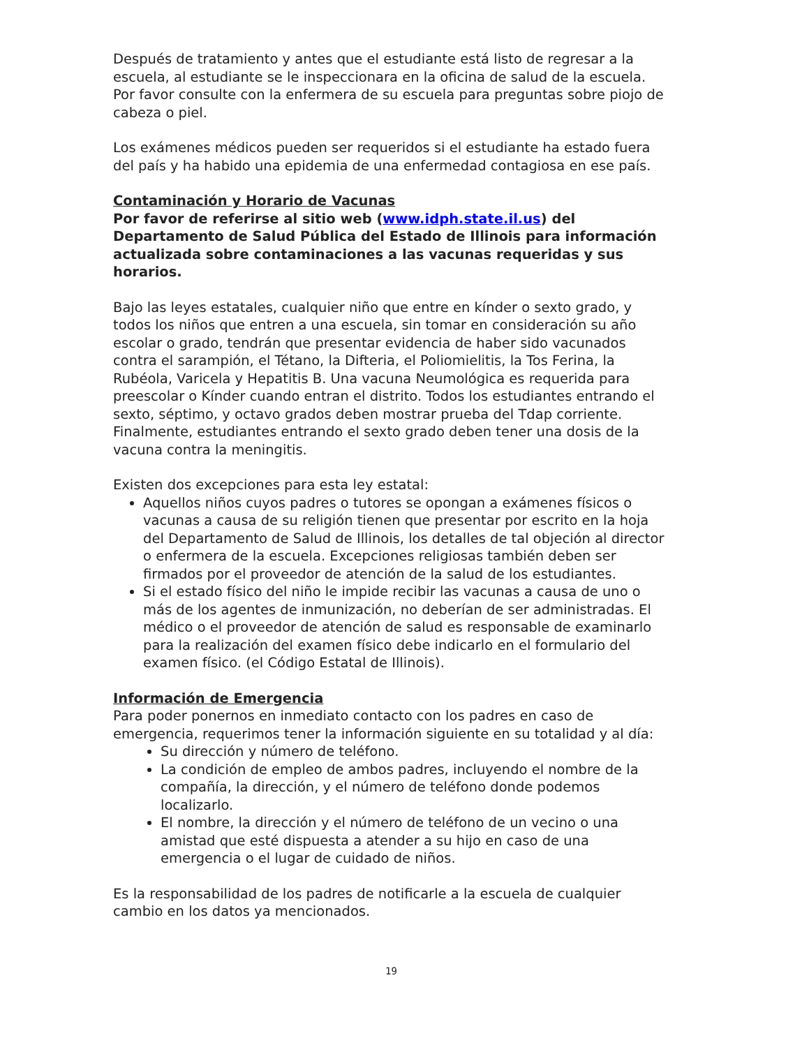Después de tratamiento y antes que el estudiante está listo de regresar a la escuela, al estudiante se le inspeccionara en la oficina de salud de la escuela. Por favor consulte con la enfermera de su escuela para preguntas sobre piojo de cabeza o piel.
Los exámenes médicos pueden ser requeridos si el estudiante ha estado fuera del país y ha habido una epidemia de una enfermedad contagiosa en ese país.
Contaminación y Horario de Vacunas
Por favor de referirse al sitio web (www.idph.state.il.us) del Departamento de Salud Pública del Estado de Illinois para información actualizada sobre contaminaciones a las vacunas requeridas y sus horarios.
Bajo las leyes estatales, cualquier niño que entre en kínder o sexto grado, y todos los niños que entren a una escuela, sin tomar en consideración su año escolar o grado, tendrán que presentar evidencia de haber sido vacunados contra el sarampión, el Tétano, la Difteria, el Poliomielitis, la Tos Ferina, la Rubéola, Varicela y Hepatitis B. Una vacuna Neumológica es requerida para preescolar o Kínder cuando entran el distrito. Todos los estudiantes entrando el sexto, séptimo, y octavo grados deben mostrar prueba del Tdap corriente. Finalmente, estudiantes entrando el sexto grado deben tener una dosis de la vacuna contra la meningitis.
Existen dos excepciones para esta ley estatal:
Aquellos niños cuyos padres o tutores se opongan a exámenes físicos o vacunas a causa de su religión tienen que presentar por escrito en la hoja del Departamento de Salud de Illinois, los detalles de tal objeción al director o enfermera de la escuela. Excepciones religiosas también deben ser firmados por el proveedor de atención de la salud de los estudiantes.
Si el estado físico del niño le impide recibir las vacunas a causa de uno o más de los agentes de inmunización, no deberían de ser administradas. El médico o el proveedor de atención de salud es responsable de examinarlo para la realización del examen físico debe indicarlo en el formulario del examen físico. (el Código Estatal de Illinois).
Información de Emergencia
Para poder ponernos en inmediato contacto con los padres en caso de emergencia, requerimos tener la información siguiente en su totalidad y al día:
Su dirección y número de teléfono.
La condición de empleo de ambos padres, incluyendo el nombre de la compañía, la dirección, y el número de teléfono donde podemos localizarlo.
El nombre, la dirección y el número de teléfono de un vecino o una amistad que esté dispuesta a atender a su hijo en caso de una emergencia o el lugar de cuidado de niños.
Es la responsabilidad de los padres de notificarle a la escuela de cualquier cambio en los datos ya mencionados.
19